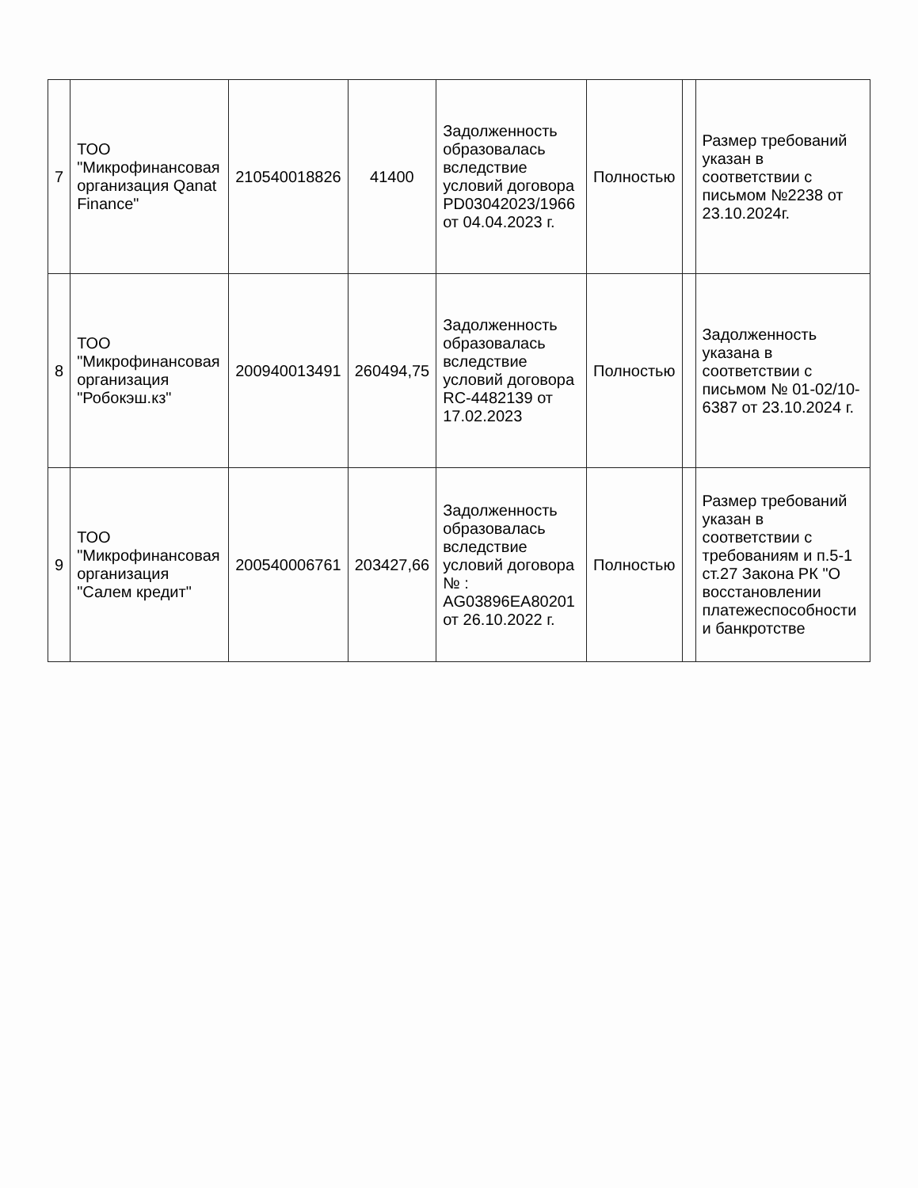| 7 | ТОО "Микрофинансовая организация Qanat Finance" | 210540018826 | 41400 | Задолженность образовалась вследствие условий договора PD03042023/1966 от 04.04.2023 г. | Полностью | | Размер требований указан в соответствии с письмом №2238 от 23.10.2024г. |
| 8 | ТОО "Микрофинансовая организация "Робокэш.кз" | 200940013491 | 260494,75 | Задолженность образовалась вследствие условий договора RC-4482139 от 17.02.2023 | Полностью | | Задолженность указана в соответствии с письмом № 01-02/10-6387 от 23.10.2024 г. |
| 9 | ТОО "Микрофинансовая организация "Салем кредит" | 200540006761 | 203427,66 | Задолженность образовалась вследствие условий договора № : AG03896EA80201 от 26.10.2022 г. | Полностью | | Размер требований указан в соответствии с требованиям и п.5-1 ст.27 Закона РК "О восстановлении платежеспособности и банкротстве |